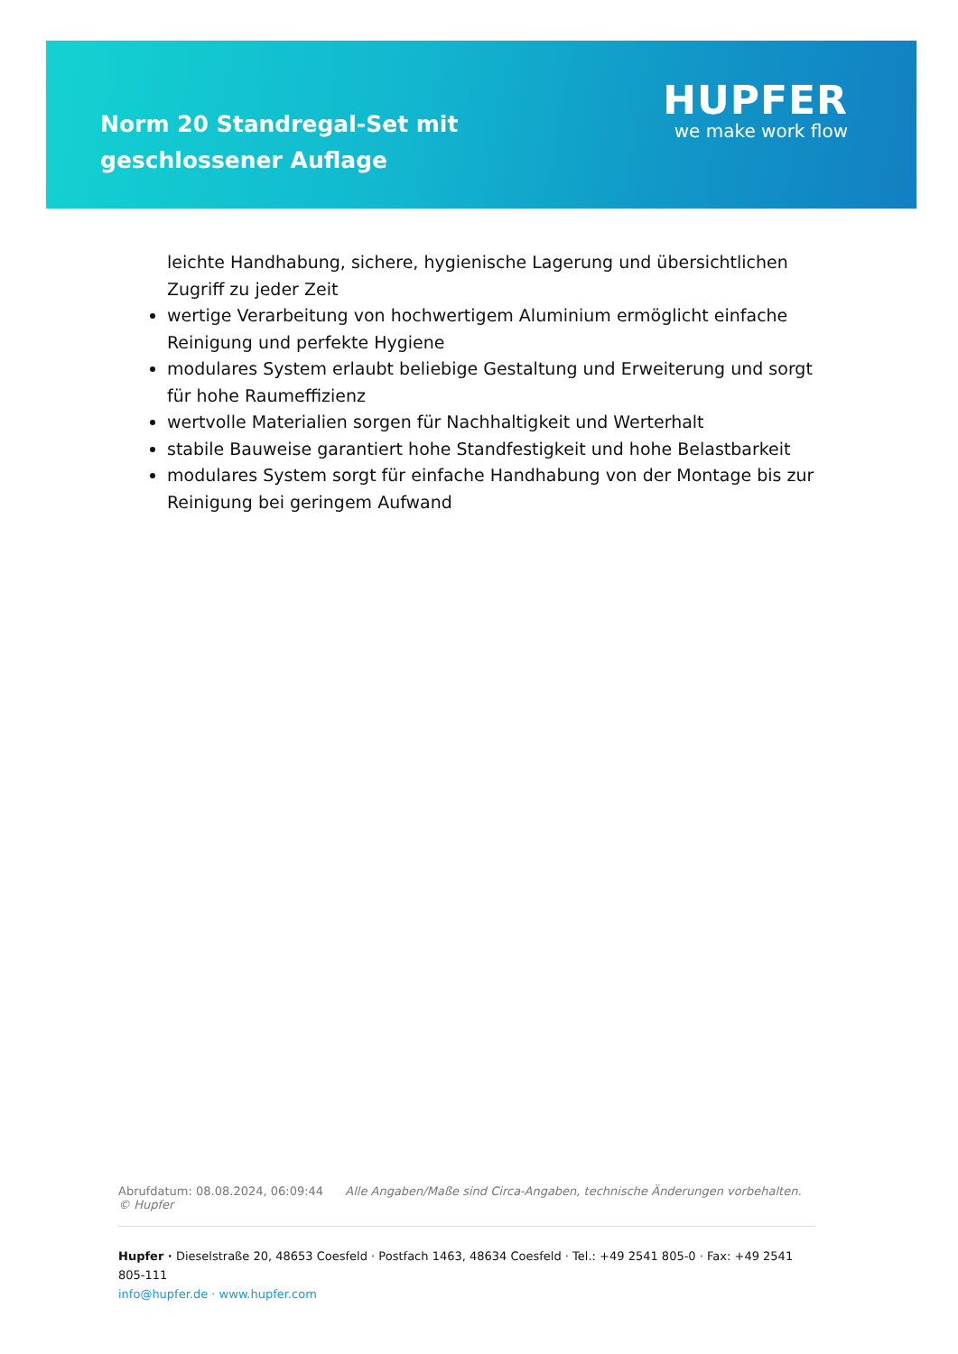Norm 20 Standregal-Set mit geschlossener Auflage
HUPFER
we make work flow
leichte Handhabung, sichere, hygienische Lagerung und übersichtlichen Zugriff zu jeder Zeit
wertige Verarbeitung von hochwertigem Aluminium ermöglicht einfache Reinigung und perfekte Hygiene
modulares System erlaubt beliebige Gestaltung und Erweiterung und sorgt für hohe Raumeffizienz
wertvolle Materialien sorgen für Nachhaltigkeit und Werterhalt
stabile Bauweise garantiert hohe Standfestigkeit und hohe Belastbarkeit
modulares System sorgt für einfache Handhabung von der Montage bis zur Reinigung bei geringem Aufwand
Abrufdatum: 08.08.2024, 06:09:44 Alle Angaben/Maße sind Circa-Angaben, technische Änderungen vorbehalten. © Hupfer
Hupfer · Dieselstraße 20, 48653 Coesfeld · Postfach 1463, 48634 Coesfeld · Tel.: +49 2541 805-0 · Fax: +49 2541 805-111
info@hupfer.de · www.hupfer.com